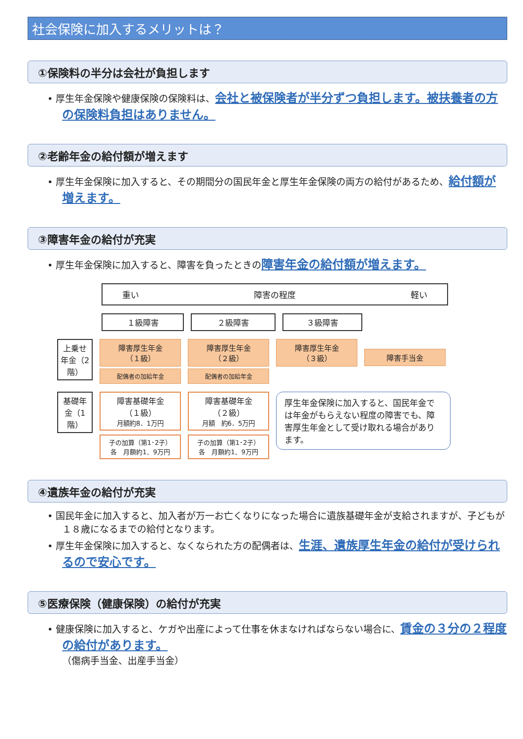社会保険に加入するメリットは？
①保険料の半分は会社が負担します
• 厚生年金保険や健康保険の保険料は、会社と被保険者が半分ずつ負担します。被扶養者の方の保険料負担はありません。
②老齢年金の給付額が増えます
• 厚生年金保険に加入すると、その期間分の国民年金と厚生年金保険の両方の給付があるため、給付額が増えます。
③障害年金の給付が充実
• 厚生年金保険に加入すると、障害を負ったときの障害年金の給付額が増えます。
重い 障害の程度 軽い
１級障害 ２級障害 ３級障害
上乗せ年金（2階）
障害厚生年金
（１級）
配偶者の加給年金
障害厚生年金
（２級）
配偶者の加給年金
障害厚生年金
（３級）
障害手当金
基礎年金（1階）
障害基礎年金
（１級）
月額約8．1万円
子の加算（第1･2子）
各　月額約1．9万円
障害基礎年金
（２級）
月額　約6．5万円
子の加算（第1･2子）
各　月額約1．9万円
厚生年金保険に加入すると、国民年金では年金がもらえない程度の障害でも、障害厚生年金として受け取れる場合があります。
④遺族年金の給付が充実
• 国民年金に加入すると、加入者が万一お亡くなりになった場合に遺族基礎年金が支給されますが、子どもが１８歳になるまでの給付となります。
• 厚生年金保険に加入すると、なくなられた方の配偶者は、生涯、遺族厚生年金の給付が受けられるので安心です。
⑤医療保険（健康保険）の給付が充実
• 健康保険に加入すると、ケガや出産によって仕事を休まなければならない場合に、賃金の３分の２程度の給付があります。
（傷病手当金、出産手当金）